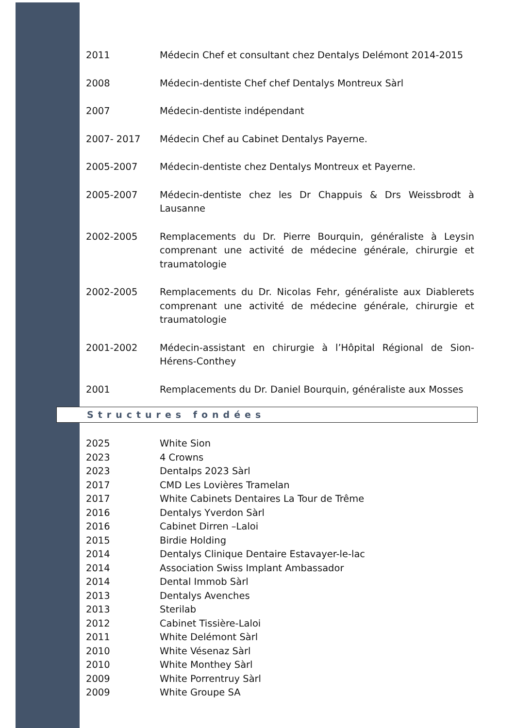2011 Médecin Chef et consultant chez Dentalys Delémont 2014-2015
2008 Médecin-dentiste Chef chef Dentalys Montreux Sàrl
2007 Médecin-dentiste indépendant
2007- 2017 Médecin Chef au Cabinet Dentalys Payerne.
2005-2007 Médecin-dentiste chez Dentalys Montreux et Payerne.
2005-2007 Médecin-dentiste chez les Dr Chappuis & Drs Weissbrodt à Lausanne
2002-2005 Remplacements du Dr. Pierre Bourquin, généraliste à Leysin comprenant une activité de médecine générale, chirurgie et traumatologie
2002-2005 Remplacements du Dr. Nicolas Fehr, généraliste aux Diablerets comprenant une activité de médecine générale, chirurgie et traumatologie
2001-2002 Médecin-assistant en chirurgie à l’Hôpital Régional de Sion-Hérens-Conthey
2001 Remplacements du Dr. Daniel Bourquin, généraliste aux Mosses
Structures fondées
2025 White Sion
2023 4 Crowns
2023 Dentalps 2023 Sàrl
2017 CMD Les Lovières Tramelan
2017 White Cabinets Dentaires La Tour de Trême
2016 Dentalys Yverdon Sàrl
2016 Cabinet Dirren –Laloi
2015 Birdie Holding
2014 Dentalys Clinique Dentaire Estavayer-le-lac
2014 Association Swiss Implant Ambassador
2014 Dental Immob Sàrl
2013 Dentalys Avenches
2013 Sterilab
2012 Cabinet Tissière-Laloi
2011 White Delémont Sàrl
2010 White Vésenaz Sàrl
2010 White Monthey Sàrl
2009 White Porrentruy Sàrl
2009 White Groupe SA